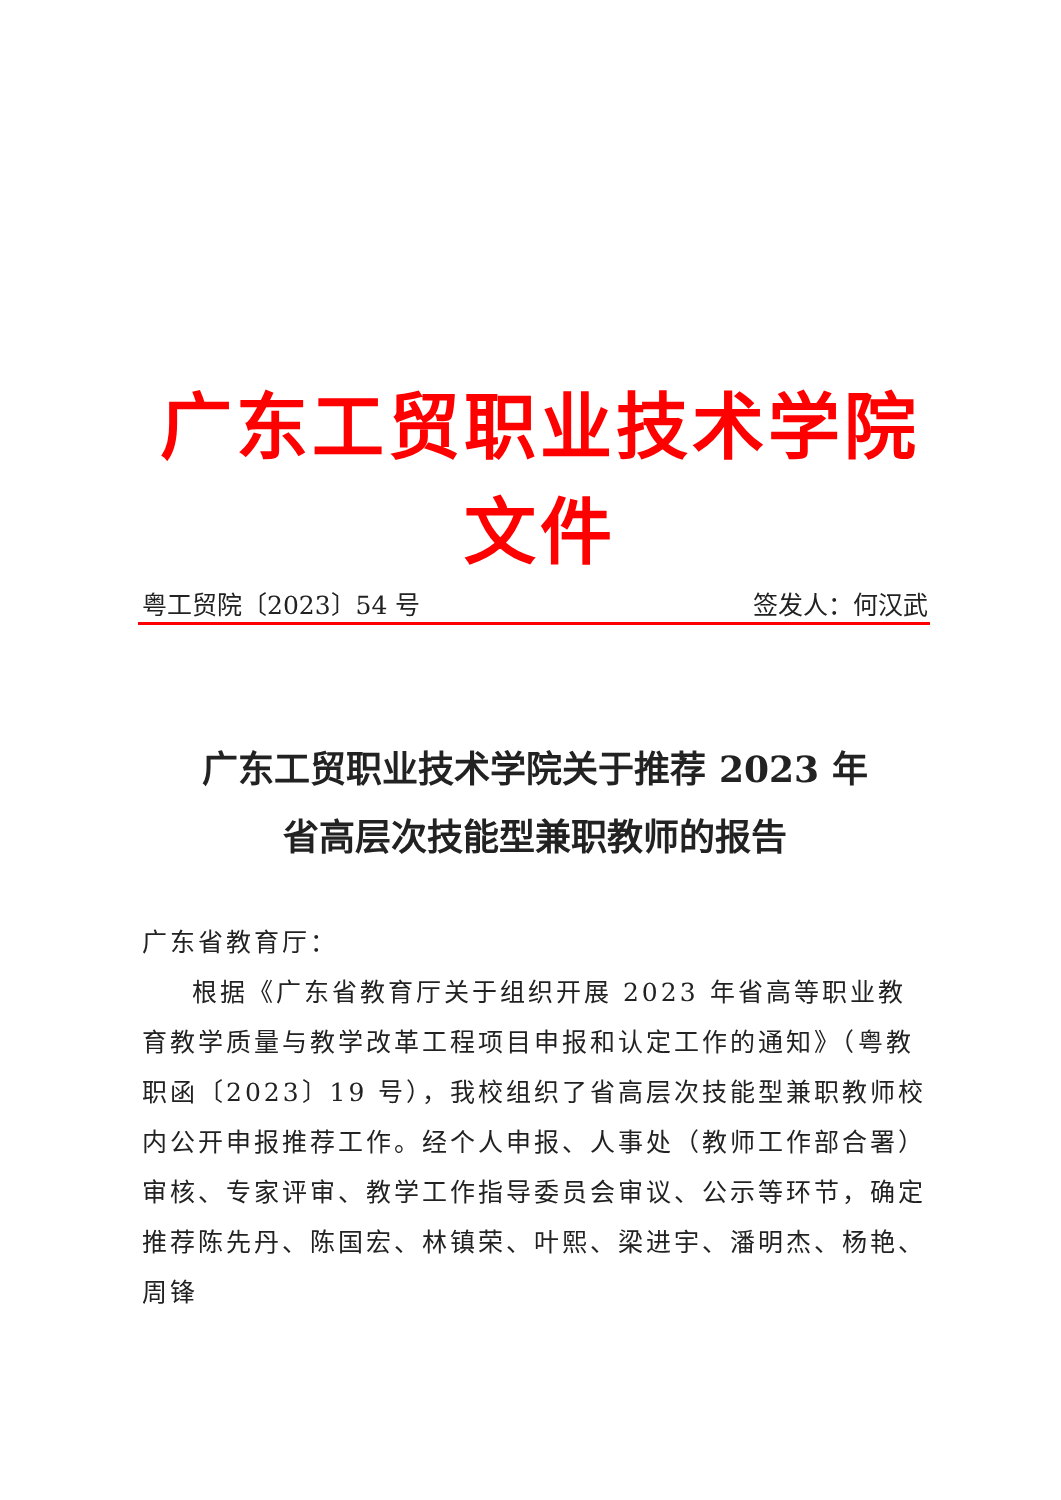广东工贸职业技术学院文件
粤工贸院〔2023〕54 号 签发人：何汉武
广东工贸职业技术学院关于推荐 2023 年
省高层次技能型兼职教师的报告
广东省教育厅：
根据《广东省教育厅关于组织开展 2023 年省高等职业教育教学质量与教学改革工程项目申报和认定工作的通知》（粤教职函〔2023〕19 号），我校组织了省高层次技能型兼职教师校内公开申报推荐工作。经个人申报、人事处（教师工作部合署）审核、专家评审、教学工作指导委员会审议、公示等环节，确定推荐陈先丹、陈国宏、林镇荣、叶熙、梁进宇、潘明杰、杨艳、周锋